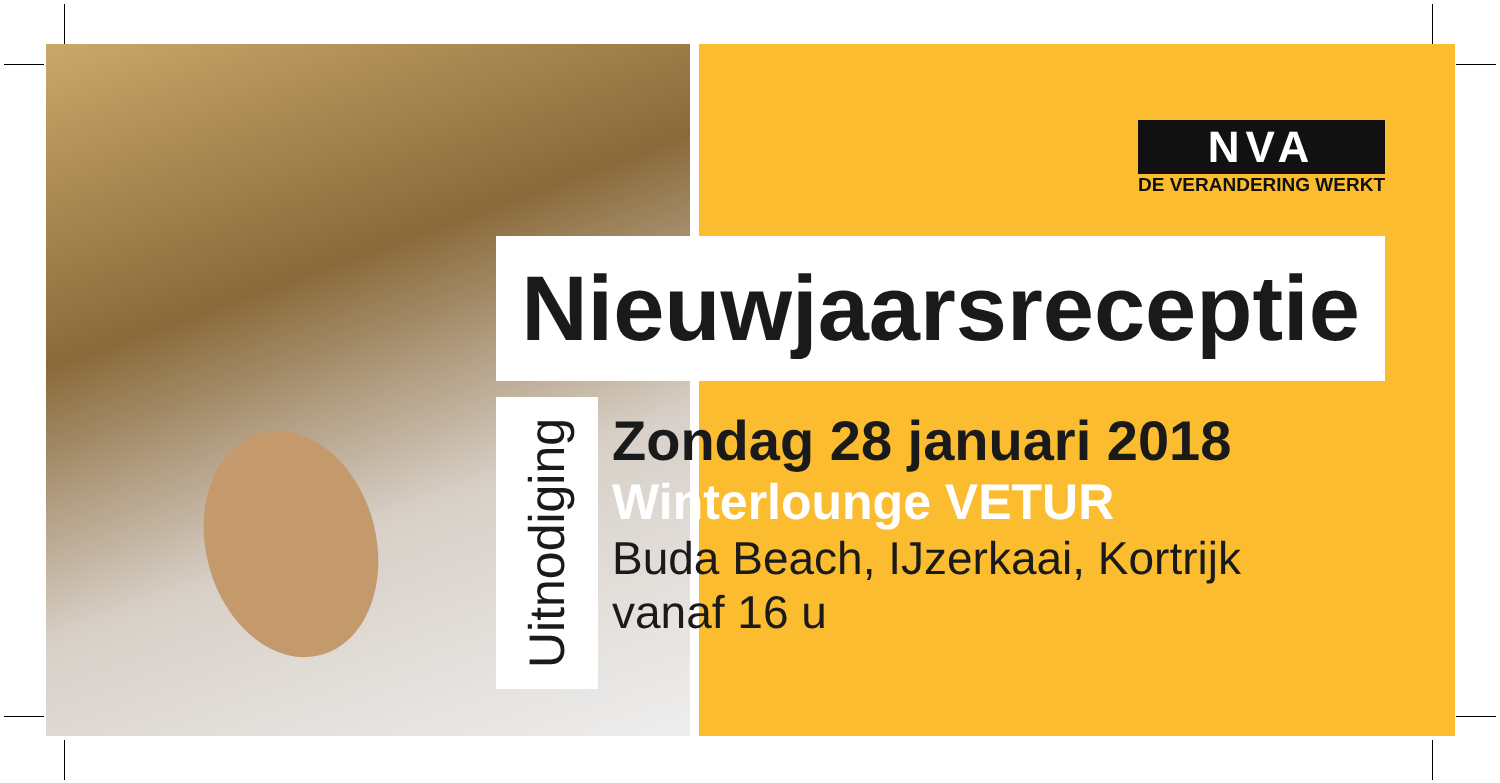NVA
DE VERANDERING WERKT
Nieuwjaarsreceptie
Uitnodiging
Zondag 28 januari 2018
Winterlounge VETUR
Buda Beach, IJzerkaai, Kortrijk
vanaf 16 u